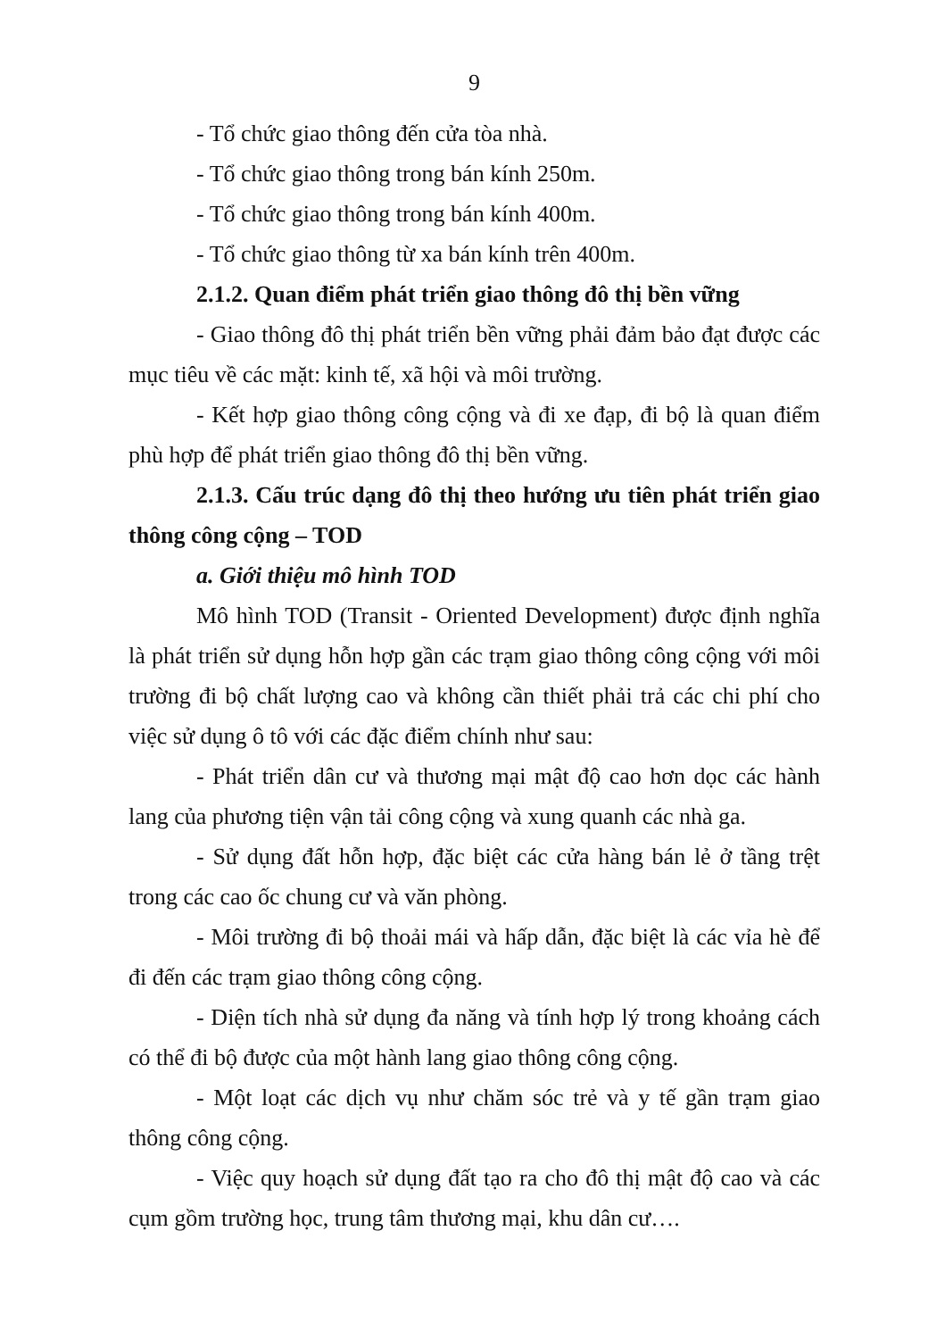9
- Tổ chức giao thông đến cửa tòa nhà.
- Tổ chức giao thông trong bán kính 250m.
- Tổ chức giao thông trong bán kính 400m.
- Tổ chức giao thông từ xa bán kính trên 400m.
2.1.2. Quan điểm phát triển giao thông đô thị bền vững
- Giao thông đô thị phát triển bền vững phải đảm bảo đạt được các mục tiêu về các mặt: kinh tế, xã hội và môi trường.
- Kết hợp giao thông công cộng và đi xe đạp, đi bộ là quan điểm phù hợp để phát triển giao thông đô thị bền vững.
2.1.3. Cấu trúc dạng đô thị theo hướng ưu tiên phát triển giao thông công cộng – TOD
a. Giới thiệu mô hình TOD
Mô hình TOD (Transit - Oriented Development) được định nghĩa là phát triển sử dụng hỗn hợp gần các trạm giao thông công cộng với môi trường đi bộ chất lượng cao và không cần thiết phải trả các chi phí cho việc sử dụng ô tô với các đặc điểm chính như sau:
- Phát triển dân cư và thương mại mật độ cao hơn dọc các hành lang của phương tiện vận tải công cộng và xung quanh các nhà ga.
- Sử dụng đất hỗn hợp, đặc biệt các cửa hàng bán lẻ ở tầng trệt trong các cao ốc chung cư và văn phòng.
- Môi trường đi bộ thoải mái và hấp dẫn, đặc biệt là các vỉa hè để đi đến các trạm giao thông công cộng.
- Diện tích nhà sử dụng đa năng và tính hợp lý trong khoảng cách có thể đi bộ được của một hành lang giao thông công cộng.
- Một loạt các dịch vụ như chăm sóc trẻ và y tế gần trạm giao thông công cộng.
- Việc quy hoạch sử dụng đất tạo ra cho đô thị mật độ cao và các cụm gồm trường học, trung tâm thương mại, khu dân cư….